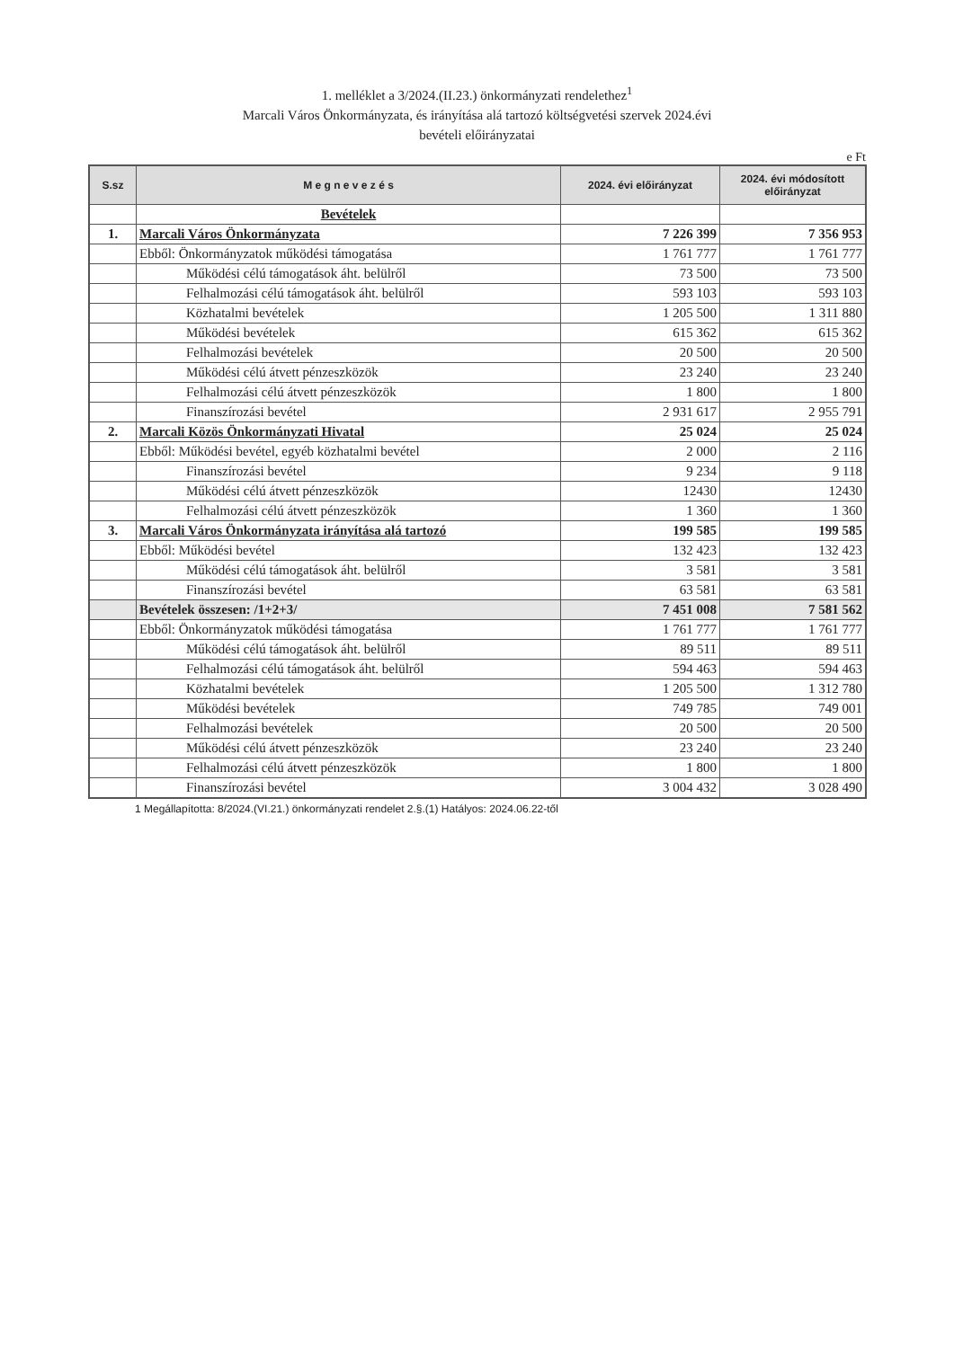1. melléklet a 3/2024.(II.23.) önkormányzati rendelethez<sup>1</sup>
Marcali Város Önkormányzata, és irányítása alá tartozó költségvetési szervek 2024.évi
bevételi előirányzatai
e Ft
| S.sz | M e g n e v e z é s | 2024. évi előirányzat | 2024. évi módosított előirányzat |
| --- | --- | --- | --- |
| | Bevételek | | |
| 1. | Marcali Város Önkormányzata | 7 226 399 | 7 356 953 |
| | Ebből: Önkormányzatok működési támogatása | 1 761 777 | 1 761 777 |
| | Működési célú támogatások áht. belülről | 73 500 | 73 500 |
| | Felhalmozási célú támogatások áht. belülről | 593 103 | 593 103 |
| | Közhatalmi bevételek | 1 205 500 | 1 311 880 |
| | Működési bevételek | 615 362 | 615 362 |
| | Felhalmozási bevételek | 20 500 | 20 500 |
| | Működési célú átvett pénzeszközök | 23 240 | 23 240 |
| | Felhalmozási célú átvett pénzeszközök | 1 800 | 1 800 |
| | Finanszírozási bevétel | 2 931 617 | 2 955 791 |
| 2. | Marcali Közös Önkormányzati Hivatal | 25 024 | 25 024 |
| | Ebből: Működési bevétel, egyéb közhatalmi bevétel | 2 000 | 2 116 |
| | Finanszírozási bevétel | 9 234 | 9 118 |
| | Működési célú átvett pénzeszközök | 12430 | 12430 |
| | Felhalmozási célú átvett pénzeszközök | 1 360 | 1 360 |
| 3. | Marcali Város Önkormányzata irányítása alá tartozó | 199 585 | 199 585 |
| | Ebből: Működési bevétel | 132 423 | 132 423 |
| | Működési célú támogatások áht. belülről | 3 581 | 3 581 |
| | Finanszírozási bevétel | 63 581 | 63 581 |
| | Bevételek összesen: /1+2+3/ | 7 451 008 | 7 581 562 |
| | Ebből: Önkormányzatok működési támogatása | 1 761 777 | 1 761 777 |
| | Működési célú támogatások áht. belülről | 89 511 | 89 511 |
| | Felhalmozási célú támogatások áht. belülről | 594 463 | 594 463 |
| | Közhatalmi bevételek | 1 205 500 | 1 312 780 |
| | Működési bevételek | 749 785 | 749 001 |
| | Felhalmozási bevételek | 20 500 | 20 500 |
| | Működési célú átvett pénzeszközök | 23 240 | 23 240 |
| | Felhalmozási célú átvett pénzeszközök | 1 800 | 1 800 |
| | Finanszírozási bevétel | 3 004 432 | 3 028 490 |
1 Megállapította: 8/2024.(VI.21.) önkormányzati rendelet 2.§.(1) Hatályos: 2024.06.22-től